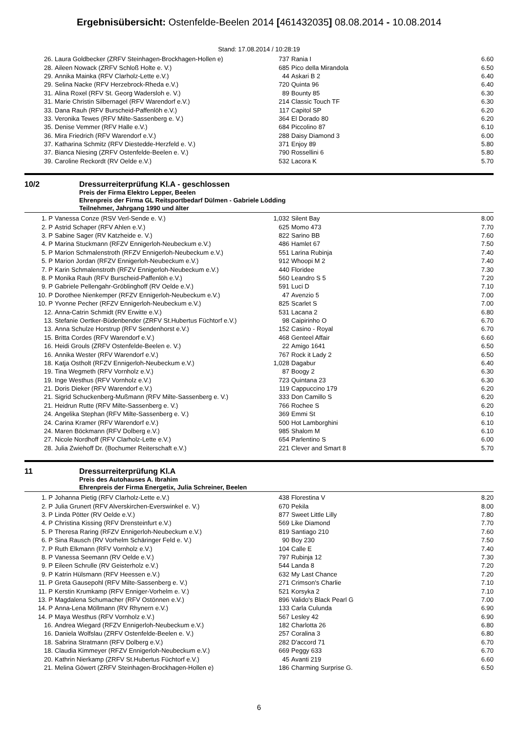Ergebnisübersicht: Ostenfelde-Beelen 2014 [461432035] 08.08.2014 - 10.08.2014
Stand: 17.08.2014 / 10:28:19
| 26. | Laura Goldbecker (ZRFV Steinhagen-Brockhagen-Hollen e) | 737 | Rania I | 6.60 |
| 28. | Aileen Nowack (ZRFV Schloß Holte e. V.) | 685 | Pico della Mirandola | 6.50 |
| 29. | Annika Mainka (RFV Clarholz-Lette e.V.) | 44 | Askari B 2 | 6.40 |
| 29. | Selina Nacke (RFV Herzebrock-Rheda e.V.) | 720 | Quinta 96 | 6.40 |
| 31. | Alina Roxel (RFV St. Georg Wadersloh e. V.) | 89 | Bounty 85 | 6.30 |
| 31. | Marie Christin Silbernagel (RFV Warendorf e.V.) | 214 | Classic Touch TF | 6.30 |
| 33. | Dana Rauh (RFV Burscheid-Paffenlöh e.V.) | 117 | Capitol SP | 6.20 |
| 33. | Veronika Tewes (RFV Milte-Sassenberg e. V.) | 364 | El Dorado 80 | 6.20 |
| 35. | Denise Vemmer (RFV Halle e.V.) | 684 | Piccolino 87 | 6.10 |
| 36. | Mira Friedrich (RFV Warendorf e.V.) | 288 | Daisy Diamond 3 | 6.00 |
| 37. | Katharina Schmitz (RFV Diestedde-Herzfeld e. V.) | 371 | Enjoy 89 | 5.80 |
| 37. | Bianca Niesing (ZRFV Ostenfelde-Beelen e. V.) | 790 | Rossellini 6 | 5.80 |
| 39. | Caroline Reckordt (RV Oelde e.V.) | 532 | Lacora K | 5.70 |
10/2 Dressurreiterprüfung Kl.A - geschlossen
Preis der Firma Elektro Lepper, Beelen
Ehrenpreis der Firma GL Reitsportbedarf Dülmen - Gabriele Lödding
Teilnehmer, Jahrgang 1990 und älter
| 1. P | Vanessa Conze (RSV Verl-Sende e. V.) | 1,032 | Silent Bay | 8.00 |
| 2. P | Astrid Schaper (RFV Ahlen e.V.) | 625 | Momo 473 | 7.70 |
| 3. P | Sabine Sager (RV Katzheide e. V.) | 822 | Sarino BB | 7.60 |
| 4. P | Marina Stuckmann (RFZV Ennigerloh-Neubeckum e.V.) | 486 | Hamlet 67 | 7.50 |
| 5. P | Marion Schmalenstroth (RFZV Ennigerloh-Neubeckum e.V.) | 551 | Larina Rubinja | 7.40 |
| 5. P | Marion Jordan (RFZV Ennigerloh-Neubeckum e.V.) | 912 | Whoopi M 2 | 7.40 |
| 7. P | Karin Schmalenstroth (RFZV Ennigerloh-Neubeckum e.V.) | 440 | Floridee | 7.30 |
| 8. P | Monika Rauh (RFV Burscheid-Paffenlöh e.V.) | 560 | Leandro S 5 | 7.20 |
| 9. P | Gabriele Pellengahr-Gröblinghoff (RV Oelde e.V.) | 591 | Luci D | 7.10 |
| 10. P | Dorothee Nienkemper (RFZV Ennigerloh-Neubeckum e.V.) | 47 | Avenzio 5 | 7.00 |
| 10. P | Yvonne Pecher (RFZV Ennigerloh-Neubeckum e.V.) | 825 | Scarlet S | 7.00 |
| 12. | Anna-Catrin Schmidt (RV Erwitte e.V.) | 531 | Lacana 2 | 6.80 |
| 13. | Stefanie Oertker-Büdenbender (ZRFV St.Hubertus Füchtorf e.V.) | 98 | Caipirinho O | 6.70 |
| 13. | Anna Schulze Horstrup (RFV Sendenhorst e.V.) | 152 | Casino - Royal | 6.70 |
| 15. | Britta Cordes (RFV Warendorf e.V.) | 468 | Genteel Affair | 6.60 |
| 16. | Heidi Grouls (ZRFV Ostenfelde-Beelen e. V.) | 22 | Amigo 1641 | 6.50 |
| 16. | Annika Wester (RFV Warendorf e.V.) | 767 | Rock it Lady 2 | 6.50 |
| 18. | Katja Ostholt (RFZV Ennigerloh-Neubeckum e.V.) | 1,028 | Dagabur | 6.40 |
| 19. | Tina Wegmeth (RFV Vornholz e.V.) | 87 | Boogy 2 | 6.30 |
| 19. | Inge Westhus (RFV Vornholz e.V.) | 723 | Quintana 23 | 6.30 |
| 21. | Doris Dieker (RFV Warendorf e.V.) | 119 | Cappuccino 179 | 6.20 |
| 21. | Sigrid Schuckenberg-Mußmann (RFV Milte-Sassenberg e. V.) | 333 | Don Camillo S | 6.20 |
| 21. | Heidrun Rutte (RFV Milte-Sassenberg e. V.) | 766 | Rochee S | 6.20 |
| 24. | Angelika Stephan (RFV Milte-Sassenberg e. V.) | 369 | Emmi St | 6.10 |
| 24. | Carina Kramer (RFV Warendorf e.V.) | 500 | Hot Lamborghini | 6.10 |
| 24. | Maren Böckmann (RFV Dolberg e.V.) | 985 | Shalom M | 6.10 |
| 27. | Nicole Nordhoff (RFV Clarholz-Lette e.V.) | 654 | Parlentino S | 6.00 |
| 28. | Julia Zwiehoff Dr. (Bochumer Reiterschaft e.V.) | 221 | Clever and Smart 8 | 5.70 |
11 Dressurreiterprüfung Kl.A
Preis des Autohauses A. Ibrahim
Ehrenpreis der Firma Energetix, Julia Schreiner, Beelen
| 1. P | Johanna Pietig (RFV Clarholz-Lette e.V.) | 438 | Florestina V | 8.20 |
| 2. P | Julia Grunert (RFV Alverskirchen-Everswinkel e. V.) | 670 | Pekila | 8.00 |
| 3. P | Linda Pötter (RV Oelde e.V.) | 877 | Sweet Little Lilly | 7.80 |
| 4. P | Christina Kissing (RFV Drensteinfurt e.V.) | 569 | Like Diamond | 7.70 |
| 5. P | Theresa Raring (RFZV Ennigerloh-Neubeckum e.V.) | 819 | Santiago 210 | 7.60 |
| 6. P | Sina Rausch (RV Vorhelm Schäringer Feld e. V.) | 90 | Boy 230 | 7.50 |
| 7. P | Ruth Elkmann (RFV Vornholz e.V.) | 104 | Calle E | 7.40 |
| 8. P | Vanessa Seemann (RV Oelde e.V.) | 797 | Rubinja 12 | 7.30 |
| 9. P | Eileen Schrulle (RV Geisterholz e.V.) | 544 | Landa 8 | 7.20 |
| 9. P | Katrin Hülsmann (RFV Heessen e.V.) | 632 | My Last Chance | 7.20 |
| 11. P | Greta Gausepohl (RFV Milte-Sassenberg e. V.) | 271 | Crimson's Charlie | 7.10 |
| 11. P | Kerstin Krumkamp (RFV Enniger-Vorhelm e. V.) | 521 | Korsyka 2 | 7.10 |
| 13. P | Magdalena Schumacher (RFV Ostönnen e.V.) | 896 | Valido's Black Pearl G | 7.00 |
| 14. P | Anna-Lena Möllmann (RV Rhynern e.V.) | 133 | Carla Culunda | 6.90 |
| 14. P | Maya Westhus (RFV Vornholz e.V.) | 567 | Lesley 42 | 6.90 |
| 16. | Andrea Wiegard (RFZV Ennigerloh-Neubeckum e.V.) | 182 | Charlotta 26 | 6.80 |
| 16. | Daniela Wolfslau (ZRFV Ostenfelde-Beelen e. V.) | 257 | Coralina 3 | 6.80 |
| 18. | Sabrina Stratmann (RFV Dolberg e.V.) | 282 | D'accord 71 | 6.70 |
| 18. | Claudia Kimmeyer (RFZV Ennigerloh-Neubeckum e.V.) | 669 | Peggy 633 | 6.70 |
| 20. | Kathrin Nierkamp (ZRFV St.Hubertus Füchtorf e.V.) | 45 | Avanti 219 | 6.60 |
| 21. | Melina Göwert (ZRFV Steinhagen-Brockhagen-Hollen e) | 186 | Charming Surprise G. | 6.50 |
6